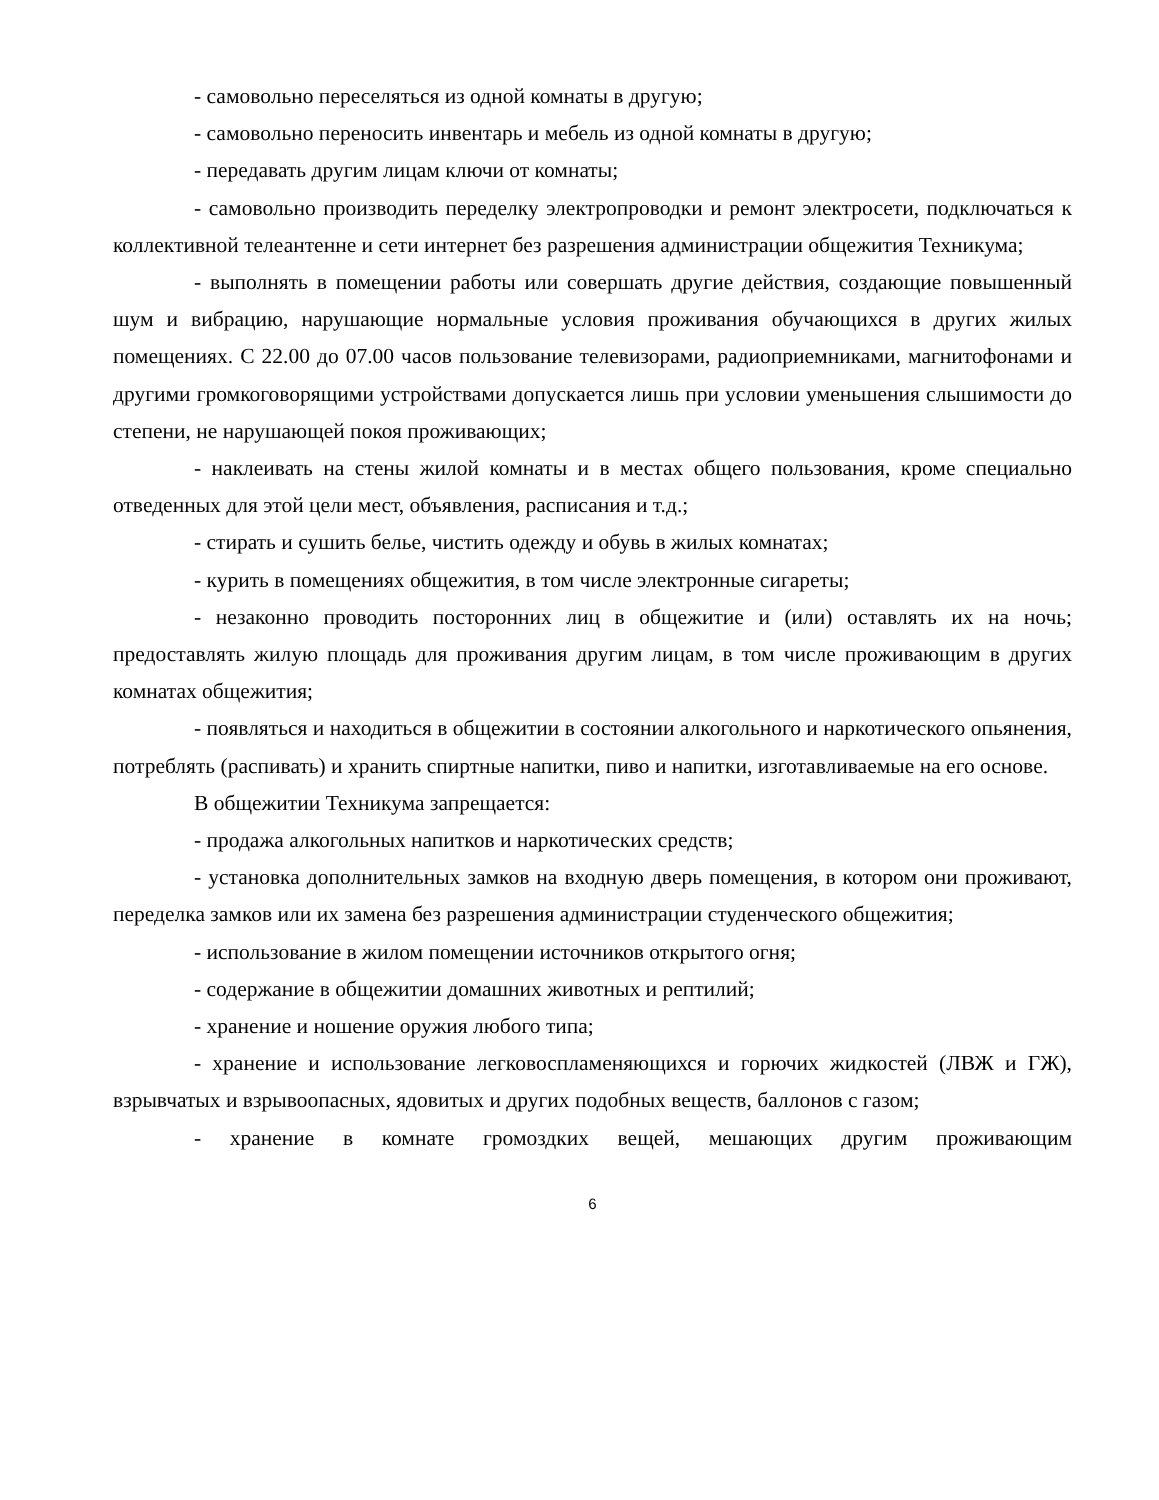- самовольно переселяться из одной комнаты в другую;
- самовольно переносить инвентарь и мебель из одной комнаты в другую;
- передавать другим лицам ключи от комнаты;
- самовольно производить переделку электропроводки и ремонт электросети, подключаться к коллективной телеантенне и сети интернет без разрешения администрации общежития Техникума;
- выполнять в помещении работы или совершать другие действия, создающие повышенный шум и вибрацию, нарушающие нормальные условия проживания обучающихся в других жилых помещениях. С 22.00 до 07.00 часов пользование телевизорами, радиоприемниками, магнитофонами и другими громкоговорящими устройствами допускается лишь при условии уменьшения слышимости до степени, не нарушающей покоя проживающих;
- наклеивать на стены жилой комнаты и в местах общего пользования, кроме специально отведенных для этой цели мест, объявления, расписания и т.д.;
- стирать и сушить белье, чистить одежду и обувь в жилых комнатах;
- курить в помещениях общежития, в том числе электронные сигареты;
- незаконно проводить посторонних лиц в общежитие и (или) оставлять их на ночь; предоставлять жилую площадь для проживания другим лицам, в том числе проживающим в других комнатах общежития;
- появляться и находиться в общежитии в состоянии алкогольного и наркотического опьянения, потреблять (распивать) и хранить спиртные напитки, пиво и напитки, изготавливаемые на его основе.
В общежитии Техникума запрещается:
- продажа алкогольных напитков и наркотических средств;
- установка дополнительных замков на входную дверь помещения, в котором они проживают, переделка замков или их замена без разрешения администрации студенческого общежития;
- использование в жилом помещении источников открытого огня;
- содержание в общежитии домашних животных и рептилий;
- хранение и ношение оружия любого типа;
- хранение и использование легковоспламеняющихся и горючих жидкостей (ЛВЖ и ГЖ), взрывчатых и взрывоопасных, ядовитых и других подобных веществ, баллонов с газом;
- хранение в комнате громоздких вещей, мешающих другим проживающим
6